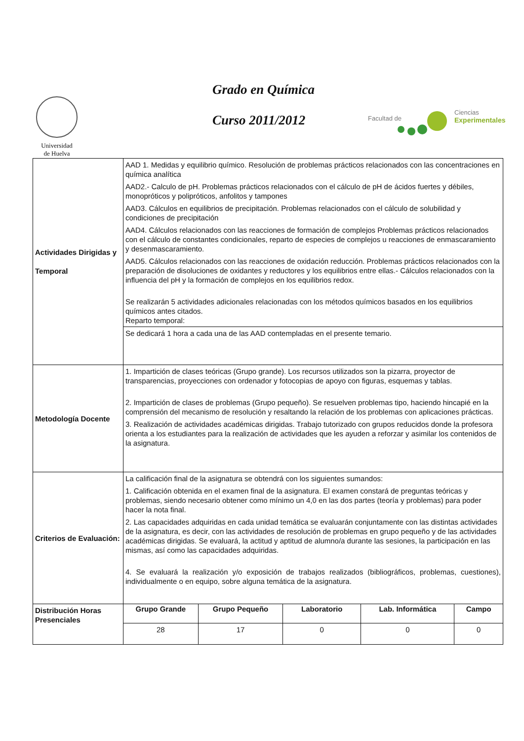Universidad
de Huelva
Grado en Química
Curso 2011/2012
Facultad de
Ciencias
Experimentales
| Actividades Dirigidas y Temporal | AAD 1. Medidas y equilibrio químico. Resolución de problemas prácticos relacionados con las concentraciones en química analítica AAD2.- Calculo de pH. Problemas prácticos relacionados con el cálculo de pH de ácidos fuertes y débiles, monopróticos y polipróticos, anfolitos y tampones AAD3. Cálculos en equilibrios de precipitación. Problemas relacionados con el cálculo de solubilidad y condiciones de precipitación AAD4. Cálculos relacionados con las reacciones de formación de complejos Problemas prácticos relacionados con el cálculo de constantes condicionales, reparto de especies de complejos u reacciones de enmascaramiento y desenmascaramiento. AAD5. Cálculos relacionados con las reacciones de oxidación reducción. Problemas prácticos relacionados con la preparación de disoluciones de oxidantes y reductores y los equilibrios entre ellas.- Cálculos relacionados con la influencia del pH y la formación de complejos en los equilibrios redox. Se realizarán 5 actividades adicionales relacionadas con los métodos químicos basados en los equilibrios químicos antes citados. Reparto temporal: | | | | |
| | Se dedicará 1 hora a cada una de las AAD contempladas en el presente temario. | | | | |
| Metodología Docente | 1. Impartición de clases teóricas (Grupo grande). Los recursos utilizados son la pizarra, proyector de transparencias, proyecciones con ordenador y fotocopias de apoyo con figuras, esquemas y tablas. 2. Impartición de clases de problemas (Grupo pequeño). Se resuelven problemas tipo, haciendo hincapié en la comprensión del mecanismo de resolución y resaltando la relación de los problemas con aplicaciones prácticas. 3. Realización de actividades académicas dirigidas. Trabajo tutorizado con grupos reducidos donde la profesora orienta a los estudiantes para la realización de actividades que les ayuden a reforzar y asimilar los contenidos de la asignatura. | | | | |
| Criterios de Evaluación: | La calificación final de la asignatura se obtendrá con los siguientes sumandos: 1. Calificación obtenida en el examen final de la asignatura. El examen constará de preguntas teóricas y problemas, siendo necesario obtener como mínimo un 4,0 en las dos partes (teoría y problemas) para poder hacer la nota final. 2. Las capacidades adquiridas en cada unidad temática se evaluarán conjuntamente con las distintas actividades de la asignatura, es decir, con las actividades de resolución de problemas en grupo pequeño y de las actividades académicas dirigidas. Se evaluará, la actitud y aptitud de alumno/a durante las sesiones, la participación en las mismas, así como las capacidades adquiridas. 4. Se evaluará la realización y/o exposición de trabajos realizados (bibliográficos, problemas, cuestiones), individualmente o en equipo, sobre alguna temática de la asignatura. | | | | |
| Distribución Horas Presenciales | Grupo Grande | Grupo Pequeño | Laboratorio | Lab. Informática | Campo |
| | 28 | 17 | 0 | 0 | 0 |